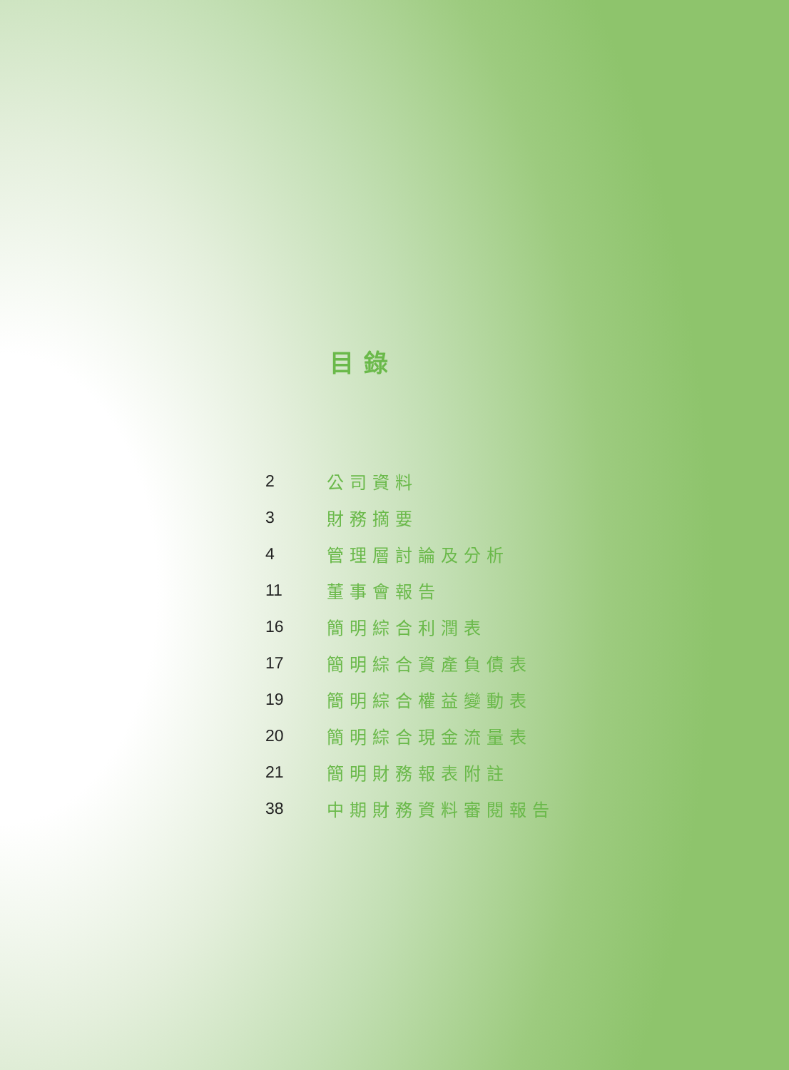目錄
| 2 | 公司資料 |
| 3 | 財務摘要 |
| 4 | 管理層討論及分析 |
| 11 | 董事會報告 |
| 16 | 簡明綜合利潤表 |
| 17 | 簡明綜合資產負債表 |
| 19 | 簡明綜合權益變動表 |
| 20 | 簡明綜合現金流量表 |
| 21 | 簡明財務報表附註 |
| 38 | 中期財務資料審閱報告 |